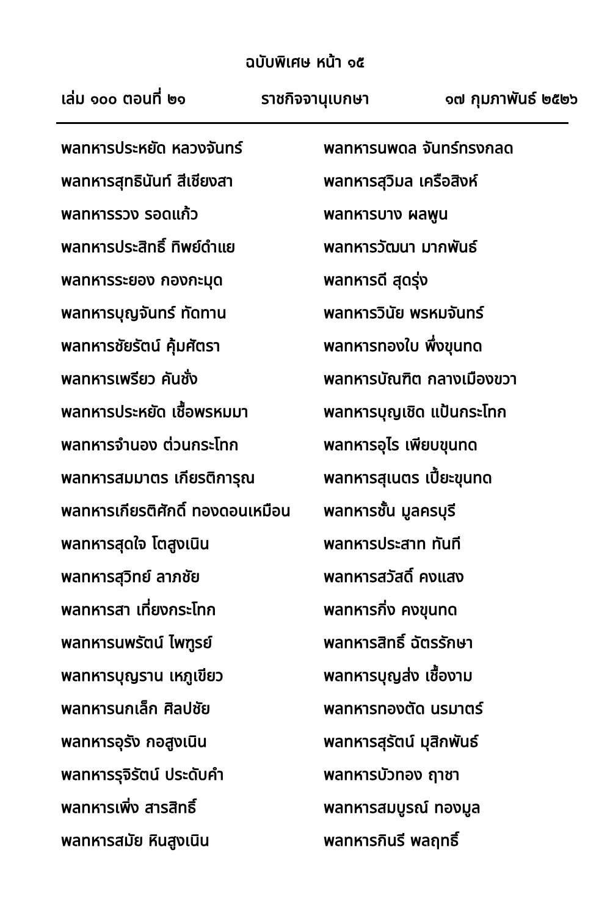ฉบับพิเศษ หน้า ๑๕
เล่ม ๑๐๐ ตอนที่ ๒๑ ราชกิจจานุเบกษา ๑๗ กุมภาพันธ์ ๒๕๒๖
พลทหารประหยัด หลวงจันทร์
พลทหารนพดล จันทร์ทรงกลด
พลทหารสุทธินันท์ สีเชียงสา
พลทหารสุวิมล เครือสิงห์
พลทหารรวง รอดแก้ว
พลทหารบาง ผลพูน
พลทหารประสิทธิ์ ทิพย์ดำแย
พลทหารวัฒนา มากพันธ์
พลทหารระยอง กองกะมุด
พลทหารดี สุดรุ่ง
พลทหารบุญจันทร์ ทัดทาน
พลทหารวินัย พรหมจันทร์
พลทหารชัยรัตน์ คุ้มศัตรา
พลทหารทองใบ พึ่งขุนทด
พลทหารเพรียว คันชั่ง
พลทหารบัณฑิต กลางเมืองขวา
พลทหารประหยัด เชื้อพรหมมา
พลทหารบุญเชิด แป้นกระโทก
พลทหารจำนอง ต่วนกระโทก
พลทหารอุไร เพียบขุนทด
พลทหารสมมาตร เกียรติการุณ
พลทหารสุเนตร เปี้ยะขุนทด
พลทหารเกียรติศักดิ์ ทองดอนเหมือน
พลทหารชั้น มูลครบุรี
พลทหารสุดใจ โตสูงเนิน
พลทหารประสาท ทันที
พลทหารสุวิทย์ ลาภชัย
พลทหารสวัสดิ์ คงแสง
พลทหารสา เที่ยงกระโทก
พลทหารกิ่ง คงขุนทด
พลทหารนพรัตน์ ไพฑูรย์
พลทหารสิทธิ์ ฉัตรรักษา
พลทหารบุญราน เหภูเขียว
พลทหารบุญส่ง เชื้องาม
พลทหารนกเล็ก ศิลปชัย
พลทหารทองตัด นรมาตร์
พลทหารอุรัง กอสูงเนิน
พลทหารสุรัตน์ มุสิกพันธ์
พลทหารรุจิรัตน์ ประดับคำ
พลทหารบัวทอง ฤาชา
พลทหารเพิ่ง สารสิทธิ์
พลทหารสมบูรณ์ ทองมูล
พลทหารสมัย หินสูงเนิน
พลทหารกินรี พลฤทธิ์